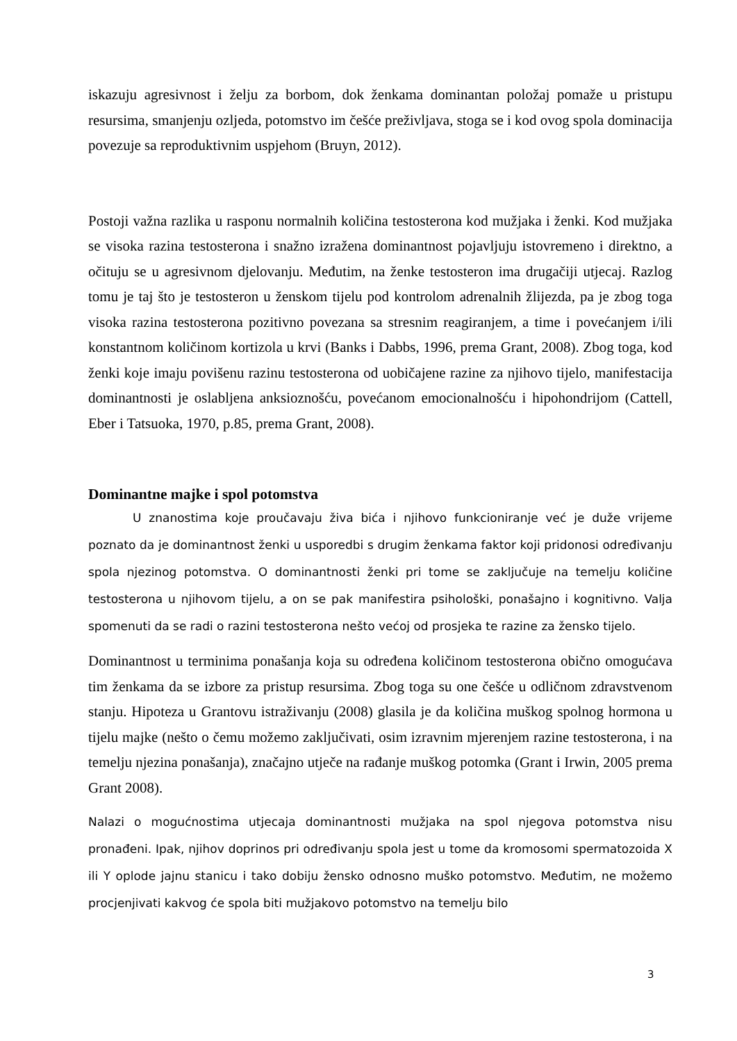iskazuju agresivnost i želju za borbom, dok ženkama dominantan položaj pomaže u pristupu resursima, smanjenju ozljeda, potomstvo im češće preživljava, stoga se i kod ovog spola dominacija povezuje sa reproduktivnim uspjehom (Bruyn, 2012).
Postoji važna razlika u rasponu normalnih količina testosterona kod mužjaka i ženki. Kod mužjaka se visoka razina testosterona i snažno izražena dominantnost pojavljuju istovremeno i direktno, a očituju se u agresivnom djelovanju. Međutim, na ženke testosteron ima drugačiji utjecaj. Razlog tomu je taj što je testosteron u ženskom tijelu pod kontrolom adrenalnih žlijezda, pa je zbog toga visoka razina testosterona pozitivno povezana sa stresnim reagiranjem, a time i povećanjem i/ili konstantnom količinom kortizola u krvi (Banks i Dabbs, 1996, prema Grant, 2008). Zbog toga, kod ženki koje imaju povišenu razinu testosterona od uobičajene razine za njihovo tijelo, manifestacija dominantnosti je oslabljena anksioznošću, povećanom emocionalnošću i hipohondrijom (Cattell, Eber i Tatsuoka, 1970, p.85, prema Grant, 2008).
Dominantne majke i spol potomstva
U znanostima koje proučavaju živa bića i njihovo funkcioniranje već je duže vrijeme poznato da je dominantnost ženki u usporedbi s drugim ženkama faktor koji pridonosi određivanju spola njezinog potomstva. O dominantnosti ženki pri tome se zaključuje na temelju količine testosterona u njihovom tijelu, a on se pak manifestira psihološki, ponašajno i kognitivno. Valja spomenuti da se radi o razini testosterona nešto većoj od prosjeka te razine za žensko tijelo.
Dominantnost u terminima ponašanja koja su određena količinom testosterona obično omogućava tim ženkama da se izbore za pristup resursima. Zbog toga su one češće u odličnom zdravstvenom stanju. Hipoteza u Grantovu istraživanju (2008) glasila je da količina muškog spolnog hormona u tijelu majke (nešto o čemu možemo zaključivati, osim izravnim mjerenjem razine testosterona, i na temelju njezina ponašanja), značajno utječe na rađanje muškog potomka (Grant i Irwin, 2005 prema Grant 2008).
Nalazi o mogućnostima utjecaja dominantnosti mužjaka na spol njegova potomstva nisu pronađeni. Ipak, njihov doprinos pri određivanju spola jest u tome da kromosomi spermatozoida X ili Y oplode jajnu stanicu i tako dobiju žensko odnosno muško potomstvo. Međutim, ne možemo procjenjivati kakvog će spola biti mužjakovo potomstvo na temelju bilo
3